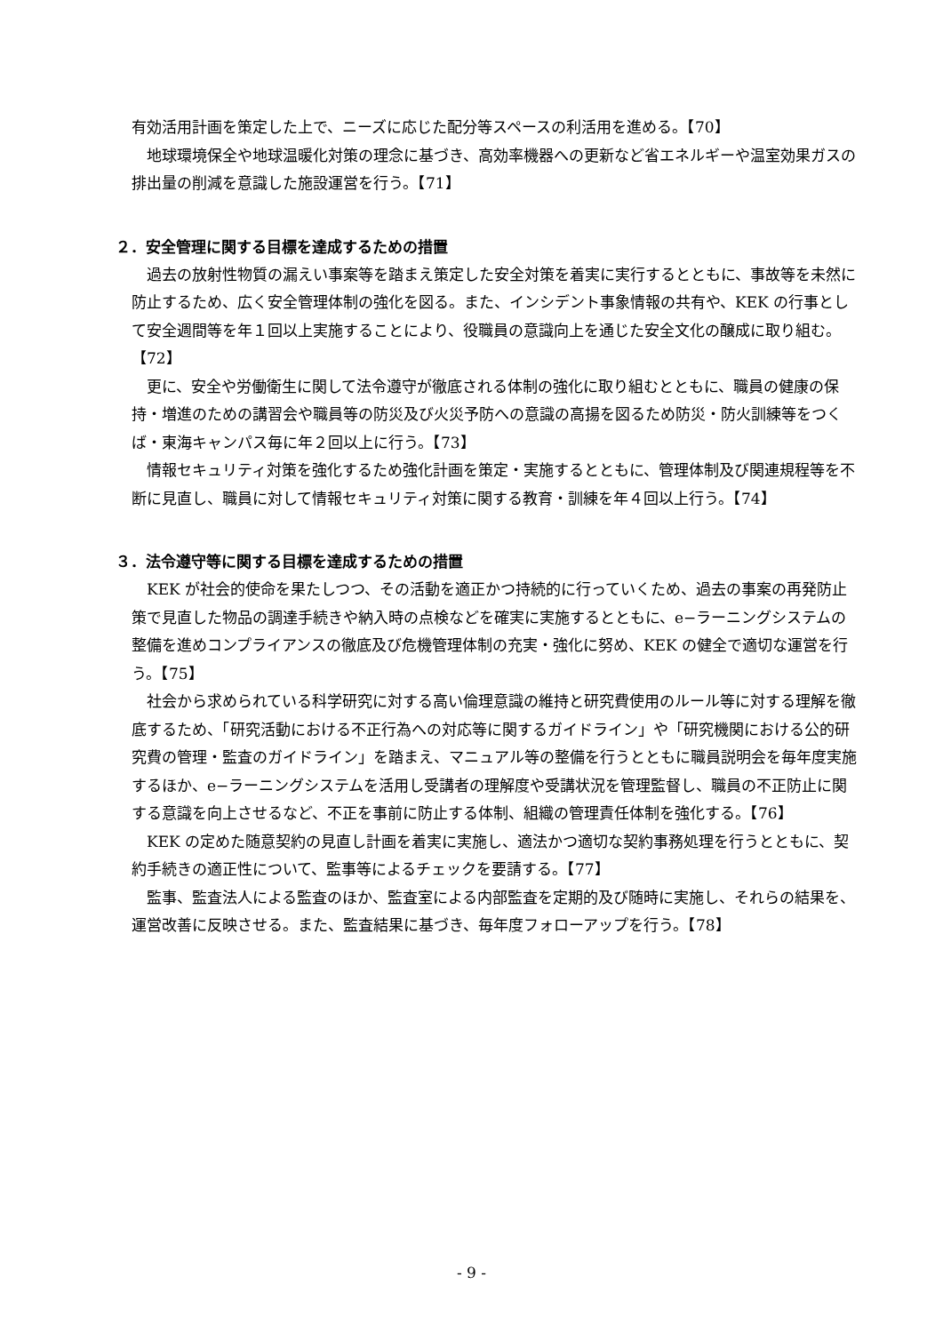有効活用計画を策定した上で、ニーズに応じた配分等スペースの利活用を進める。【70】
地球環境保全や地球温暖化対策の理念に基づき、高効率機器への更新など省エネルギーや温室効果ガスの排出量の削減を意識した施設運営を行う。【71】
２．安全管理に関する目標を達成するための措置
過去の放射性物質の漏えい事案等を踏まえ策定した安全対策を着実に実行するとともに、事故等を未然に防止するため、広く安全管理体制の強化を図る。また、インシデント事象情報の共有や、KEK の行事として安全週間等を年１回以上実施することにより、役職員の意識向上を通じた安全文化の醸成に取り組む。【72】
更に、安全や労働衛生に関して法令遵守が徹底される体制の強化に取り組むとともに、職員の健康の保持・増進のための講習会や職員等の防災及び火災予防への意識の高揚を図るため防災・防火訓練等をつくば・東海キャンパス毎に年２回以上に行う。【73】
情報セキュリティ対策を強化するため強化計画を策定・実施するとともに、管理体制及び関連規程等を不断に見直し、職員に対して情報セキュリティ対策に関する教育・訓練を年４回以上行う。【74】
３．法令遵守等に関する目標を達成するための措置
KEK が社会的使命を果たしつつ、その活動を適正かつ持続的に行っていくため、過去の事案の再発防止策で見直した物品の調達手続きや納入時の点検などを確実に実施するとともに、e−ラーニングシステムの整備を進めコンプライアンスの徹底及び危機管理体制の充実・強化に努め、KEK の健全で適切な運営を行う。【75】
社会から求められている科学研究に対する高い倫理意識の維持と研究費使用のルール等に対する理解を徹底するため、「研究活動における不正行為への対応等に関するガイドライン」や「研究機関における公的研究費の管理・監査のガイドライン」を踏まえ、マニュアル等の整備を行うとともに職員説明会を毎年度実施するほか、e−ラーニングシステムを活用し受講者の理解度や受講状況を管理監督し、職員の不正防止に関する意識を向上させるなど、不正を事前に防止する体制、組織の管理責任体制を強化する。【76】
KEK の定めた随意契約の見直し計画を着実に実施し、適法かつ適切な契約事務処理を行うとともに、契約手続きの適正性について、監事等によるチェックを要請する。【77】
監事、監査法人による監査のほか、監査室による内部監査を定期的及び随時に実施し、それらの結果を、運営改善に反映させる。また、監査結果に基づき、毎年度フォローアップを行う。【78】
- 9 -